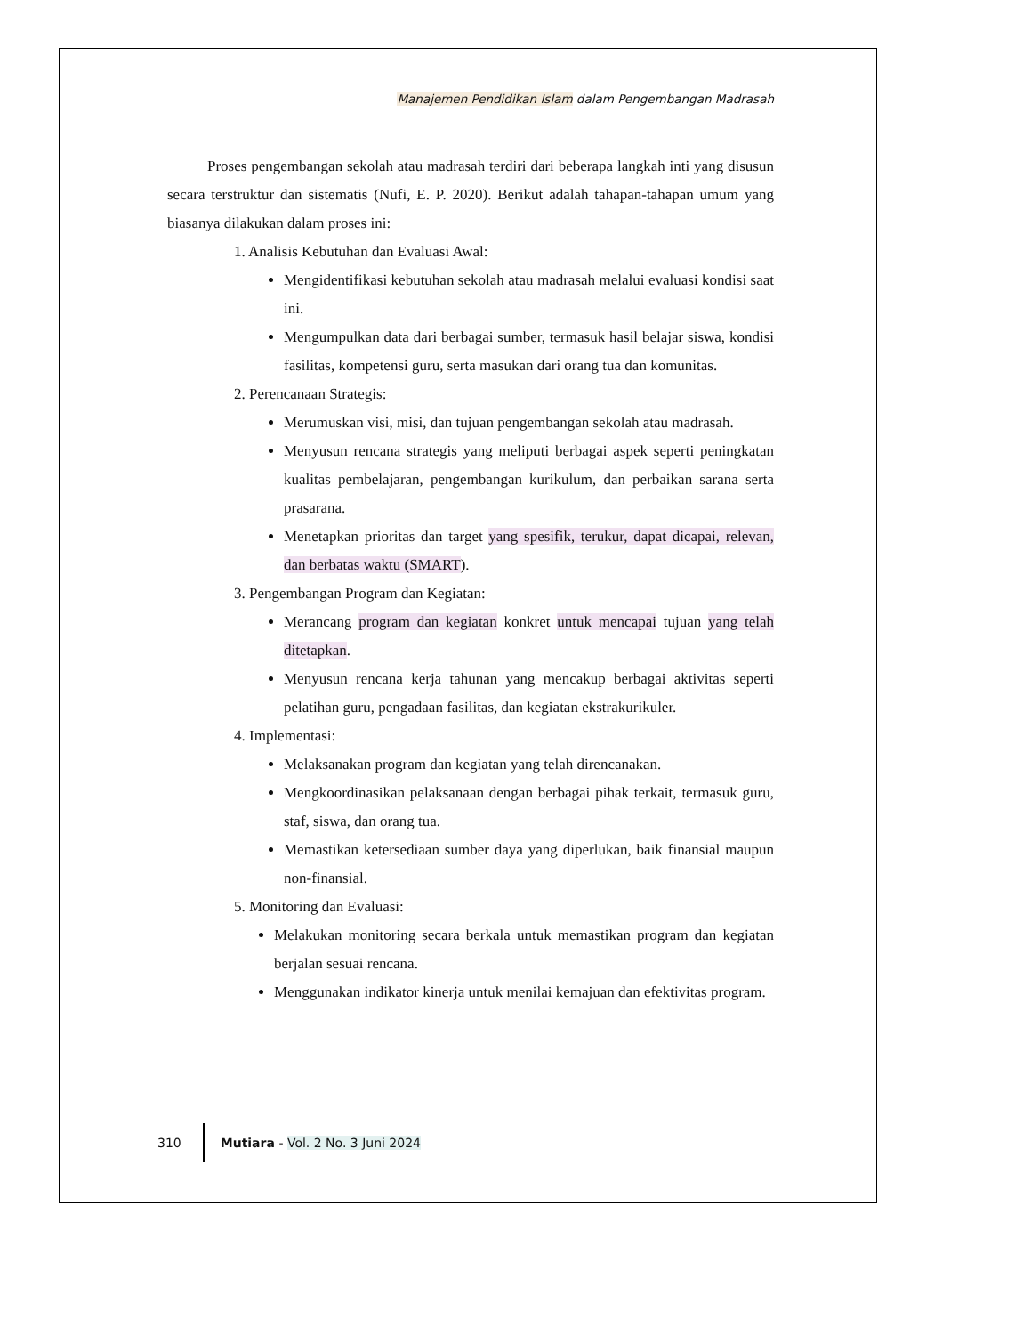Manajemen Pendidikan Islam dalam Pengembangan Madrasah
Proses pengembangan sekolah atau madrasah terdiri dari beberapa langkah inti yang disusun secara terstruktur dan sistematis (Nufi, E. P. 2020). Berikut adalah tahapan-tahapan umum yang biasanya dilakukan dalam proses ini:
1. Analisis Kebutuhan dan Evaluasi Awal:
Mengidentifikasi kebutuhan sekolah atau madrasah melalui evaluasi kondisi saat ini.
Mengumpulkan data dari berbagai sumber, termasuk hasil belajar siswa, kondisi fasilitas, kompetensi guru, serta masukan dari orang tua dan komunitas.
2. Perencanaan Strategis:
Merumuskan visi, misi, dan tujuan pengembangan sekolah atau madrasah.
Menyusun rencana strategis yang meliputi berbagai aspek seperti peningkatan kualitas pembelajaran, pengembangan kurikulum, dan perbaikan sarana serta prasarana.
Menetapkan prioritas dan target yang spesifik, terukur, dapat dicapai, relevan, dan berbatas waktu (SMART).
3. Pengembangan Program dan Kegiatan:
Merancang program dan kegiatan konkret untuk mencapai tujuan yang telah ditetapkan.
Menyusun rencana kerja tahunan yang mencakup berbagai aktivitas seperti pelatihan guru, pengadaan fasilitas, dan kegiatan ekstrakurikuler.
4. Implementasi:
Melaksanakan program dan kegiatan yang telah direncanakan.
Mengkoordinasikan pelaksanaan dengan berbagai pihak terkait, termasuk guru, staf, siswa, dan orang tua.
Memastikan ketersediaan sumber daya yang diperlukan, baik finansial maupun non-finansial.
5. Monitoring dan Evaluasi:
Melakukan monitoring secara berkala untuk memastikan program dan kegiatan berjalan sesuai rencana.
Menggunakan indikator kinerja untuk menilai kemajuan dan efektivitas program.
310 Mutiara - Vol. 2 No. 3 Juni 2024